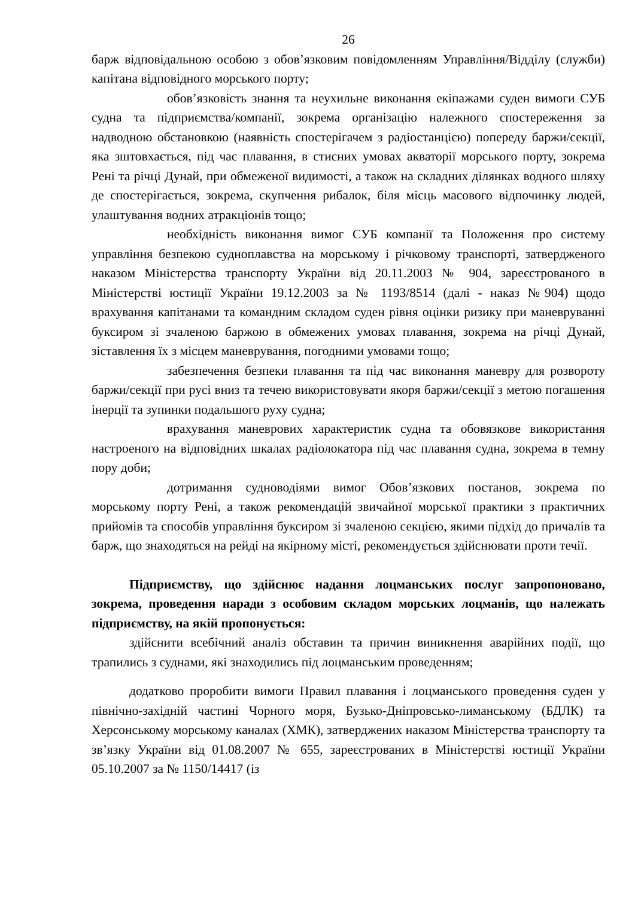26
барж відповідальною особою з обов’язковим повідомленням Управління/Відділу (служби) капітана відповідного морського порту;
обов’язковість знання та неухильне виконання екіпажами суден вимоги СУБ судна та підприємства/компанії, зокрема організацію належного спостереження за надводною обстановкою (наявність спостерігачем з радіостанцією) попереду баржи/секції, яка зштовхається, під час плавання, в стисних умовах акваторії морського порту, зокрема Рені та річці Дунай, при обмеженої видимості, а також на складних ділянках водного шляху де спостерігається, зокрема, скупчення рибалок, біля місць масового відпочинку людей, улаштування водних атракціонів тощо;
необхідність виконання вимог СУБ компанії та Положення про систему управління безпекою судноплавства на морському і річковому транспорті, затвердженого наказом Міністерства транспорту України від 20.11.2003 № 904, зареєстрованого в Міністерстві юстиції України 19.12.2003 за № 1193/8514 (далі - наказ №904) щодо врахування капітанами та командним складом суден рівня оцінки ризику при маневруванні буксиром зі зчаленою баржою в обмежених умовах плавання, зокрема на річці Дунай, зіставлення їх з місцем маневрування, погодними умовами тощо;
забезпечення безпеки плавання та під час виконання маневру для розвороту баржи/секції при русі вниз та течею використовувати якоря баржи/секції з метою погашення інерції та зупинки подальшого руху судна;
врахування маневрових характеристик судна та обовязкове використання настроеного на відповідних шкалах радіолокатора під час плавання судна, зокрема в темну пору доби;
дотримання судноводіями вимог Обов’язкових постанов, зокрема по морському порту Рені, а також рекомендацій звичайної морської практики з практичних прийомів та способів управління буксиром зі зчаленою секцією, якими підхід до причалів та барж, що знаходяться на рейді на якірному місті, рекомендується здійснювати проти течії.
Підприємству, що здійснює надання лоцманських послуг запропоновано, зокрема, проведення наради з особовим складом морських лоцманів, що належать підприємству, на якій пропонується:
здійснити всебічний аналіз обставин та причин виникнення аварійних події, що трапились з суднами, які знаходились під лоцманським проведенням;
додатково проробити вимоги Правил плавання і лоцманського проведення суден у північно-західній частині Чорного моря, Бузько-Дніпровсько-лиманському (БДЛК) та Херсонському морському каналах (ХМК), затверджених наказом Міністерства транспорту та зв’язку України від 01.08.2007 № 655, зареєстрованих в Міністерстві юстиції України 05.10.2007 за № 1150/14417 (із